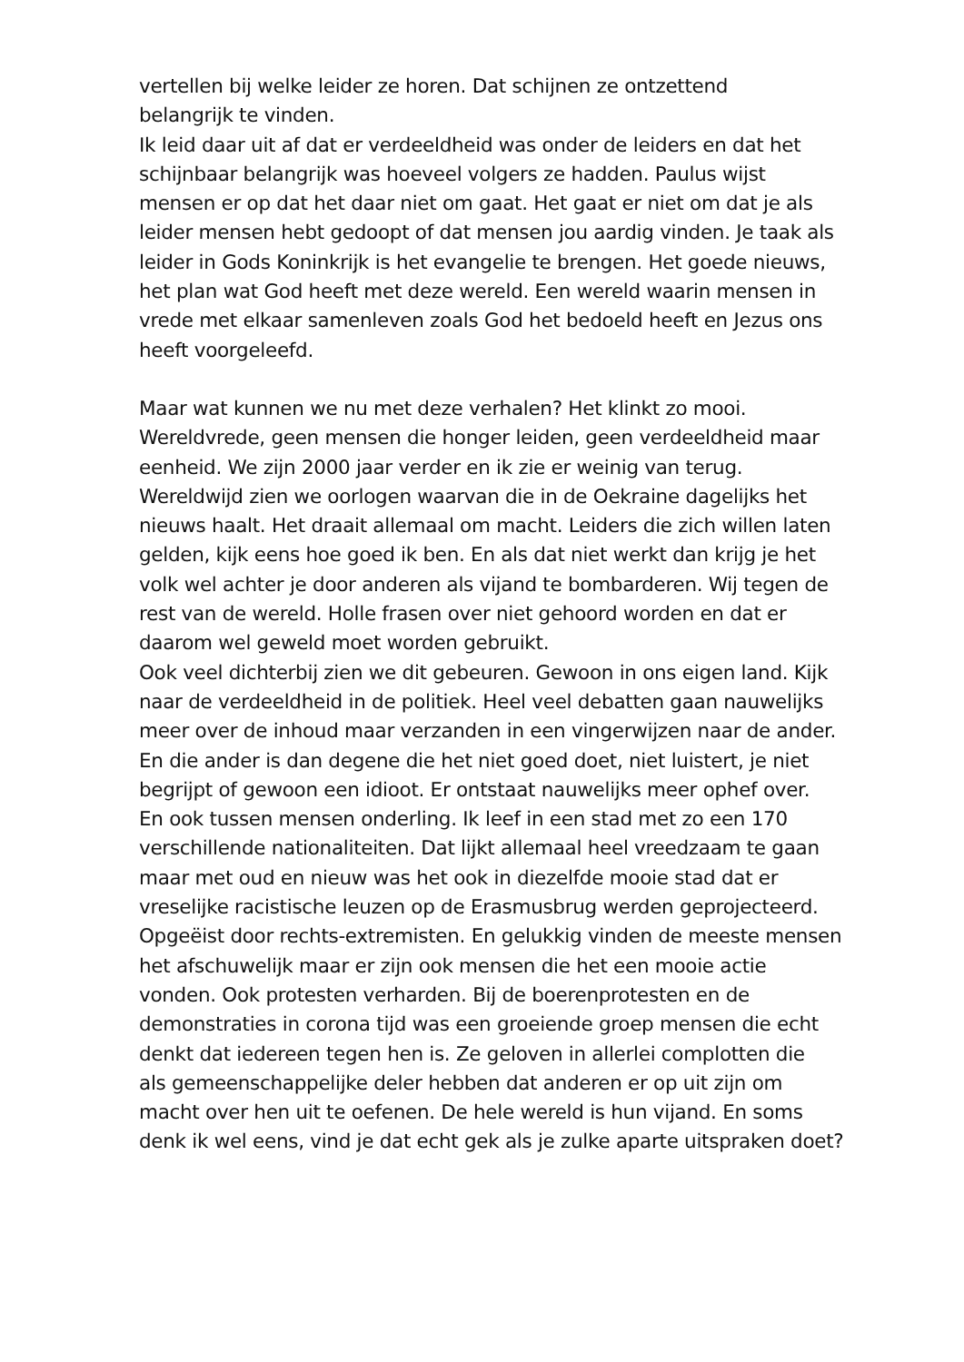vertellen bij welke leider ze horen. Dat schijnen ze ontzettend
belangrijk te vinden.
Ik leid daar uit af dat er verdeeldheid was onder de leiders en dat het
schijnbaar belangrijk was hoeveel volgers ze hadden. Paulus wijst
mensen er op dat het daar niet om gaat. Het gaat er niet om dat je als
leider mensen hebt gedoopt of dat mensen jou aardig vinden. Je taak als
leider in Gods Koninkrijk is het evangelie te brengen. Het goede nieuws,
het plan wat God heeft met deze wereld. Een wereld waarin mensen in
vrede met elkaar samenleven zoals God het bedoeld heeft en Jezus ons
heeft voorgeleefd.
Maar wat kunnen we nu met deze verhalen? Het klinkt zo mooi.
Wereldvrede, geen mensen die honger leiden, geen verdeeldheid maar
eenheid. We zijn 2000 jaar verder en ik zie er weinig van terug.
Wereldwijd zien we oorlogen waarvan die in de Oekraine dagelijks het
nieuws haalt. Het draait allemaal om macht. Leiders die zich willen laten
gelden, kijk eens hoe goed ik ben. En als dat niet werkt dan krijg je het
volk wel achter je door anderen als vijand te bombarderen. Wij tegen de
rest van de wereld. Holle frasen over niet gehoord worden en dat er
daarom wel geweld moet worden gebruikt.
Ook veel dichterbij zien we dit gebeuren. Gewoon in ons eigen land. Kijk
naar de verdeeldheid in de politiek. Heel veel debatten gaan nauwelijks
meer over de inhoud maar verzanden in een vingerwijzen naar de ander.
En die ander is dan degene die het niet goed doet, niet luistert, je niet
begrijpt of gewoon een idioot. Er ontstaat nauwelijks meer ophef over.
En ook tussen mensen onderling. Ik leef in een stad met zo een 170
verschillende nationaliteiten. Dat lijkt allemaal heel vreedzaam te gaan
maar met oud en nieuw was het ook in diezelfde mooie stad dat er
vreselijke racistische leuzen op de Erasmusbrug werden geprojecteerd.
Opgeëist door rechts-extremisten. En gelukkig vinden de meeste mensen
het afschuwelijk maar er zijn ook mensen die het een mooie actie
vonden. Ook protesten verharden. Bij de boerenprotesten en de
demonstraties in corona tijd was een groeiende groep mensen die echt
denkt dat iedereen tegen hen is. Ze geloven in allerlei complotten die
als gemeenschappelijke deler hebben dat anderen er op uit zijn om
macht over hen uit te oefenen. De hele wereld is hun vijand. En soms
denk ik wel eens, vind je dat echt gek als je zulke aparte uitspraken doet?